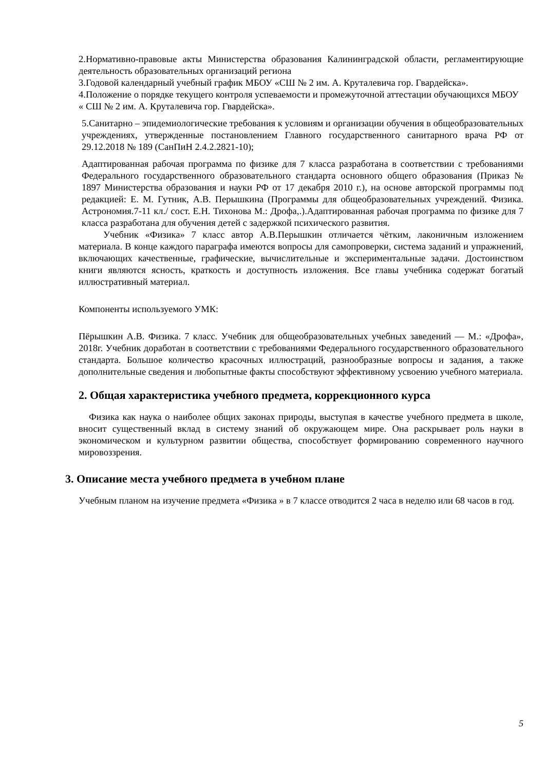2.Нормативно-правовые акты Министерства образования Калининградской области, регламентирующие деятельность образовательных организаций региона
3.Годовой календарный учебный график МБОУ «СШ № 2 им. А. Круталевича гор. Гвардейска».
4.Положение о порядке текущего контроля успеваемости и промежуточной аттестации обучающихся МБОУ « СШ № 2 им. А. Круталевича гор. Гвардейска».
5.Санитарно – эпидемиологические требования к условиям и организации обучения в общеобразовательных учреждениях, утвержденные постановлением Главного государственного санитарного врача РФ от 29.12.2018 № 189 (СанПиН 2.4.2.2821-10);
Адаптированная рабочая программа по физике для 7 класса разработана в соответствии с требованиями Федерального государственного образовательного стандарта основного общего образования (Приказ № 1897 Министерства образования и науки РФ от 17 декабря 2010 г.), на основе авторской программы под редакцией: Е. М. Гутник, А.В. Перышкина (Программы для общеобразовательных учреждений. Физика. Астрономия.7-11 кл./ сост. Е.Н. Тихонова М.: Дрофа,.).Адаптированная рабочая программа по физике для 7 класса разработана для обучения детей с задержкой психического развития.
Учебник «Физика» 7 класс автор А.В.Перышкин отличается чётким, лаконичным изложением материала. В конце каждого параграфа имеются вопросы для самопроверки, система заданий и упражнений, включающих качественные, графические, вычислительные и экспериментальные задачи. Достоинством книги являются ясность, краткость и доступность изложения. Все главы учебника содержат богатый иллюстративный материал.
Компоненты используемого УМК:
Пёрышкин А.В. Физика. 7 класс. Учебник для общеобразовательных учебных заведений — М.: «Дрофа», 2018г. Учебник доработан в соответствии с требованиями Федерального государственного образовательного стандарта. Большое количество красочных иллюстраций, разнообразные вопросы и задания, а также дополнительные сведения и любопытные факты способствуют эффективному усвоению учебного материала.
2. Общая характеристика учебного предмета, коррекционного курса
Физика как наука о наиболее общих законах природы, выступая в качестве учебного предмета в школе, вносит существенный вклад в систему знаний об окружающем мире. Она раскрывает роль науки в экономическом и культурном развитии общества, способствует формированию современного научного мировоззрения.
3. Описание места учебного предмета в учебном плане
Учебным планом на изучение предмета «Физика » в 7 классе отводится 2 часа в неделю или 68 часов в год.
5